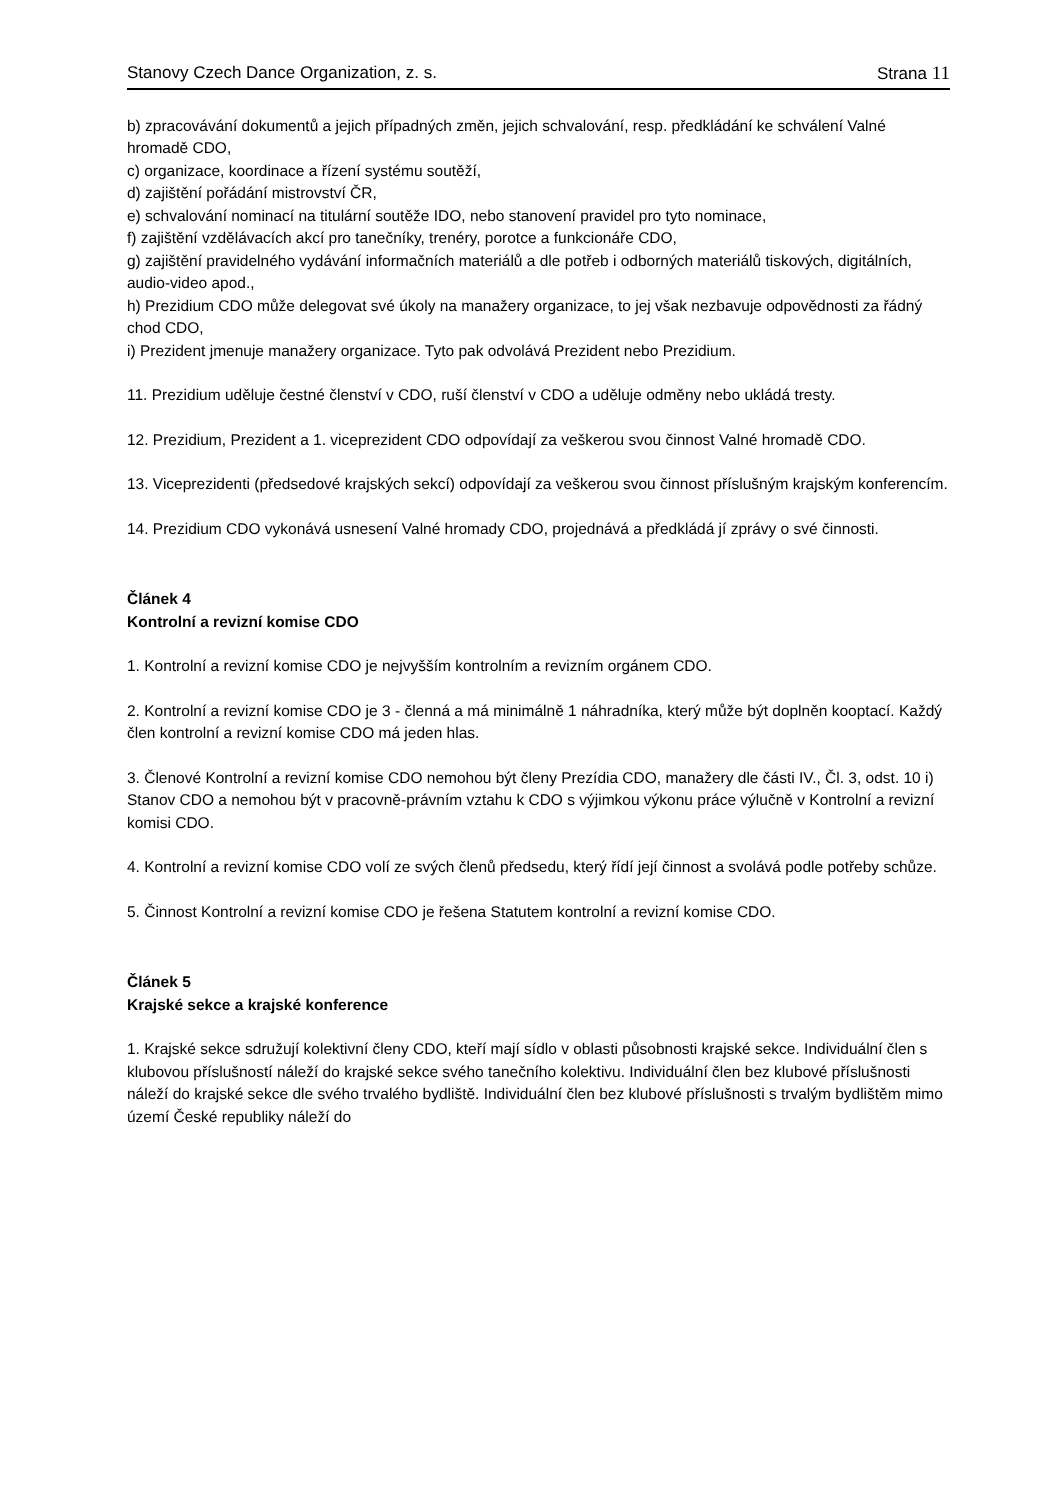Stanovy Czech Dance Organization, z. s. Strana 11
b) zpracovávání dokumentů a jejich případných změn, jejich schvalování, resp. předkládání ke schválení Valné hromadě CDO,
c) organizace, koordinace a řízení systému soutěží,
d) zajištění pořádání mistrovství ČR,
e) schvalování nominací na titulární soutěže IDO, nebo stanovení pravidel pro tyto nominace,
f) zajištění vzdělávacích akcí pro tanečníky, trenéry, porotce a funkcionáře CDO,
g) zajištění pravidelného vydávání informačních materiálů a dle potřeb i odborných materiálů tiskových, digitálních, audio-video apod.,
h) Prezidium CDO může delegovat své úkoly na manažery organizace, to jej však nezbavuje odpovědnosti za řádný chod CDO,
i) Prezident jmenuje manažery organizace. Tyto pak odvolává Prezident nebo Prezidium.
11. Prezidium uděluje čestné členství v CDO, ruší členství v CDO a uděluje odměny nebo ukládá tresty.
12. Prezidium, Prezident a 1. viceprezident CDO odpovídají za veškerou svou činnost Valné hromadě CDO.
13. Viceprezidenti (předsedové krajských sekcí) odpovídají za veškerou svou činnost příslušným krajským konferencím.
14. Prezidium CDO vykonává usnesení Valné hromady CDO, projednává a předkládá jí zprávy o své činnosti.
Článek 4
Kontrolní a revizní komise CDO
1. Kontrolní a revizní komise CDO je nejvyšším kontrolním a revizním orgánem CDO.
2. Kontrolní a revizní komise CDO je 3 - členná a má minimálně 1 náhradníka, který může být doplněn kooptací. Každý člen kontrolní a revizní komise CDO má jeden hlas.
3. Členové Kontrolní a revizní komise CDO nemohou být členy Prezídia CDO, manažery dle části IV., Čl. 3, odst. 10 i) Stanov CDO a nemohou být v pracovně-právním vztahu k CDO s výjimkou výkonu práce výlučně v Kontrolní a revizní komisi CDO.
4. Kontrolní a revizní komise CDO volí ze svých členů předsedu, který řídí její činnost a svolává podle potřeby schůze.
5. Činnost Kontrolní a revizní komise CDO je řešena Statutem kontrolní a revizní komise CDO.
Článek 5
Krajské sekce a krajské konference
1. Krajské sekce sdružují kolektivní členy CDO, kteří mají sídlo v oblasti působnosti krajské sekce. Individuální člen s klubovou příslušností náleží do krajské sekce svého tanečního kolektivu. Individuální člen bez klubové příslušnosti náleží do krajské sekce dle svého trvalého bydliště. Individuální člen bez klubové příslušnosti s trvalým bydlištěm mimo území České republiky náleží do